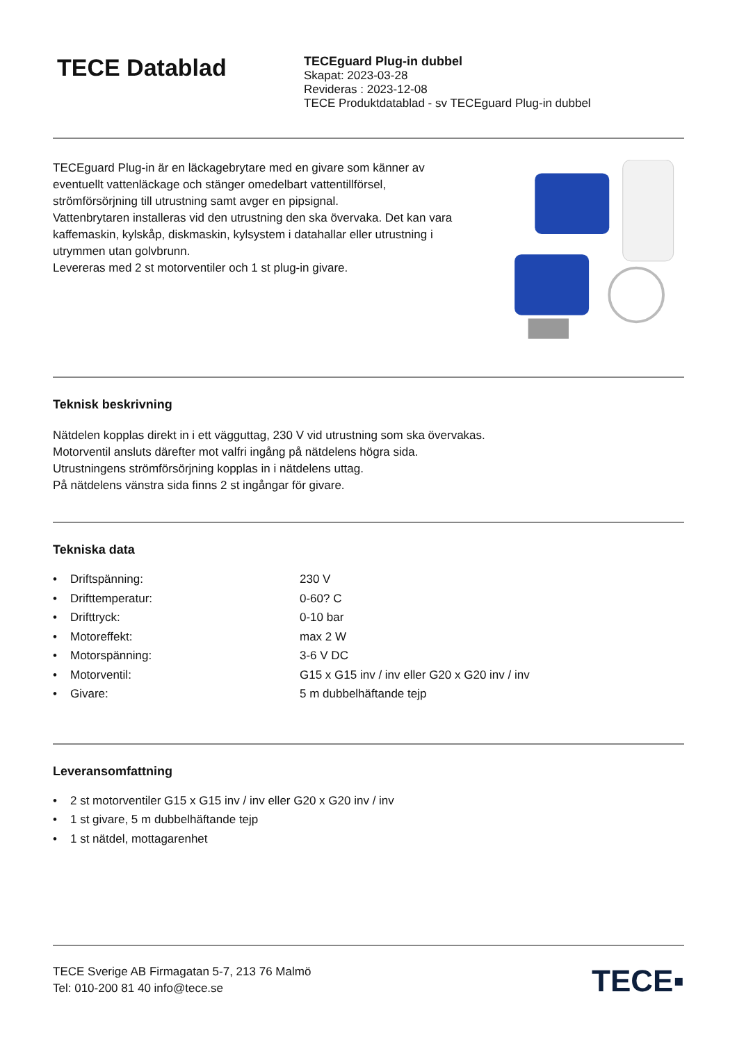TECE Datablad
TECEguard Plug-in dubbel
Skapat: 2023-03-28
Revideras : 2023-12-08
TECE Produktdatablad - sv TECEguard Plug-in dubbel
TECEguard Plug-in är en läckagebrytare med en givare som känner av eventuellt vattenläckage och stänger omedelbart vattentillförsel, strömförsörjning till utrustning samt avger en pipsignal.
Vattenbrytaren installeras vid den utrustning den ska övervaka. Det kan vara kaffemaskin, kylskåp, diskmaskin, kylsystem i datahallar eller utrustning i utrymmen utan golvbrunn.
Levereras med 2 st motorventiler och 1 st plug-in givare.
Teknisk beskrivning
Nätdelen kopplas direkt in i ett vägguttag, 230 V vid utrustning som ska övervakas.
Motorventil ansluts därefter mot valfri ingång på nätdelens högra sida.
Utrustningens strömförsörjning kopplas in i nätdelens uttag.
På nätdelens vänstra sida finns 2 st ingångar för givare.
Tekniska data
• Driftspänning: 230 V
• Drifttemperatur: 0-60? C
• Drifttryck: 0-10 bar
• Motoreffekt: max 2 W
• Motorspänning: 3-6 V DC
• Motorventil: G15 x G15 inv / inv eller G20 x G20 inv / inv
• Givare: 5 m dubbelhäftande tejp
Leveransomfattning
• 2 st motorventiler G15 x G15 inv / inv eller G20 x G20 inv / inv
• 1 st givare, 5 m dubbelhäftande tejp
• 1 st nätdel, mottagarenhet
TECE Sverige AB Firmagatan 5-7, 213 76 Malmö
Tel: 010-200 81 40 info@tece.se
TECE▪